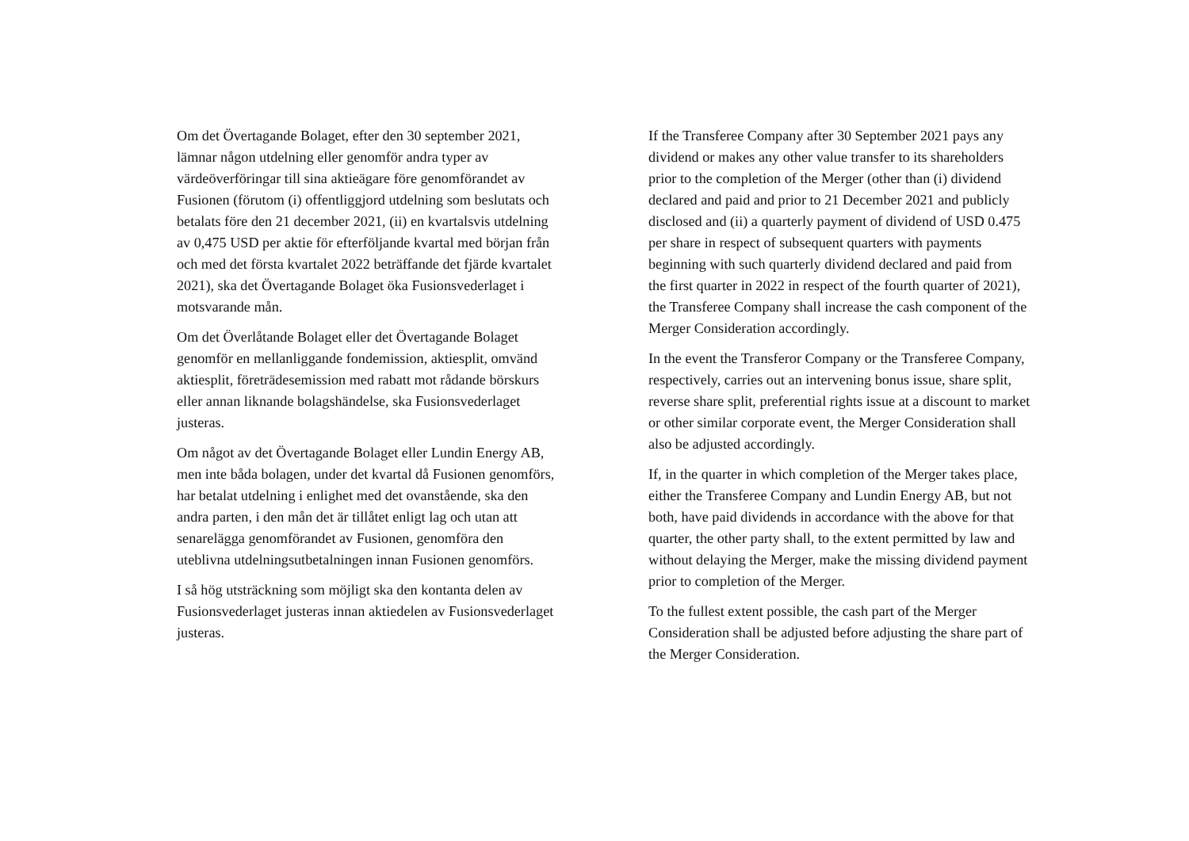Om det Övertagande Bolaget, efter den 30 september 2021, lämnar någon utdelning eller genomför andra typer av värdeöverföringar till sina aktieägare före genomförandet av Fusionen (förutom (i) offentliggjord utdelning som beslutats och betalats före den 21 december 2021, (ii) en kvartalsvis utdelning av 0,475 USD per aktie för efterföljande kvartal med början från och med det första kvartalet 2022 beträffande det fjärde kvartalet 2021), ska det Övertagande Bolaget öka Fusionsvederlaget i motsvarande mån.
Om det Överlåtande Bolaget eller det Övertagande Bolaget genomför en mellanliggande fondemission, aktiesplit, omvänd aktiesplit, företrädesemission med rabatt mot rådande börskurs eller annan liknande bolagshändelse, ska Fusionsvederlaget justeras.
Om något av det Övertagande Bolaget eller Lundin Energy AB, men inte båda bolagen, under det kvartal då Fusionen genomförs, har betalat utdelning i enlighet med det ovanstående, ska den andra parten, i den mån det är tillåtet enligt lag och utan att senarelägga genomförandet av Fusionen, genomföra den uteblivna utdelningsutbetalningen innan Fusionen genomförs.
I så hög utsträckning som möjligt ska den kontanta delen av Fusionsvederlaget justeras innan aktiedelen av Fusionsvederlaget justeras.
If the Transferee Company after 30 September 2021 pays any dividend or makes any other value transfer to its shareholders prior to the completion of the Merger (other than (i) dividend declared and paid and prior to 21 December 2021 and publicly disclosed and (ii) a quarterly payment of dividend of USD 0.475 per share in respect of subsequent quarters with payments beginning with such quarterly dividend declared and paid from the first quarter in 2022 in respect of the fourth quarter of 2021), the Transferee Company shall increase the cash component of the Merger Consideration accordingly.
In the event the Transferor Company or the Transferee Company, respectively, carries out an intervening bonus issue, share split, reverse share split, preferential rights issue at a discount to market or other similar corporate event, the Merger Consideration shall also be adjusted accordingly.
If, in the quarter in which completion of the Merger takes place, either the Transferee Company and Lundin Energy AB, but not both, have paid dividends in accordance with the above for that quarter, the other party shall, to the extent permitted by law and without delaying the Merger, make the missing dividend payment prior to completion of the Merger.
To the fullest extent possible, the cash part of the Merger Consideration shall be adjusted before adjusting the share part of the Merger Consideration.